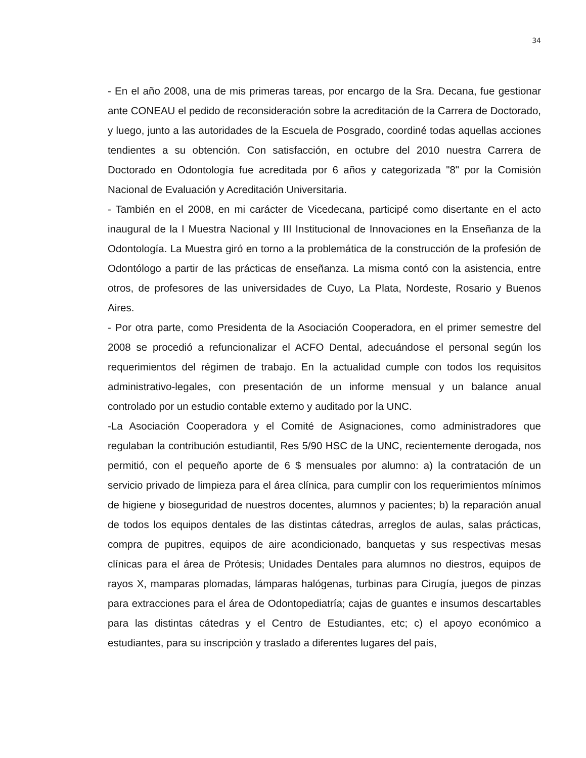34
- En el año 2008, una de mis primeras tareas, por encargo de la Sra. Decana, fue gestionar ante CONEAU el pedido de reconsideración sobre la acreditación de la Carrera de Doctorado, y luego, junto a las autoridades de la Escuela de Posgrado, coordiné todas aquellas acciones tendientes a su obtención. Con satisfacción, en octubre del 2010 nuestra Carrera de Doctorado en Odontología fue acreditada por 6 años y categorizada "8" por la Comisión Nacional de Evaluación y Acreditación Universitaria.
- También en el 2008, en mi carácter de Vicedecana, participé como disertante en el acto inaugural de la I Muestra Nacional y III Institucional de Innovaciones en la Enseñanza de la Odontología. La Muestra giró en torno a la problemática de la construcción de la profesión de Odontólogo a partir de las prácticas de enseñanza. La misma contó con la asistencia, entre otros, de profesores de las universidades de Cuyo, La Plata, Nordeste, Rosario y Buenos Aires.
- Por otra parte, como Presidenta de la Asociación Cooperadora, en el primer semestre del 2008 se procedió a refuncionalizar el ACFO Dental, adecuándose el personal según los requerimientos del régimen de trabajo. En la actualidad cumple con todos los requisitos administrativo-legales, con presentación de un informe mensual y un balance anual controlado por un estudio contable externo y auditado por la UNC.
-La Asociación Cooperadora y el Comité de Asignaciones, como administradores que regulaban la contribución estudiantil, Res 5/90 HSC de la UNC, recientemente derogada, nos permitió, con el pequeño aporte de 6 $ mensuales por alumno: a) la contratación de un servicio privado de limpieza para el área clínica, para cumplir con los requerimientos mínimos de higiene y bioseguridad de nuestros docentes, alumnos y pacientes; b) la reparación anual de todos los equipos dentales de las distintas cátedras, arreglos de aulas, salas prácticas, compra de pupitres, equipos de aire acondicionado, banquetas y sus respectivas mesas clínicas para el área de Prótesis; Unidades Dentales para alumnos no diestros, equipos de rayos X, mamparas plomadas, lámparas halógenas, turbinas para Cirugía, juegos de pinzas para extracciones para el área de Odontopediatría; cajas de guantes e insumos descartables para las distintas cátedras y el Centro de Estudiantes, etc; c) el apoyo económico a estudiantes, para su inscripción y traslado a diferentes lugares del país,